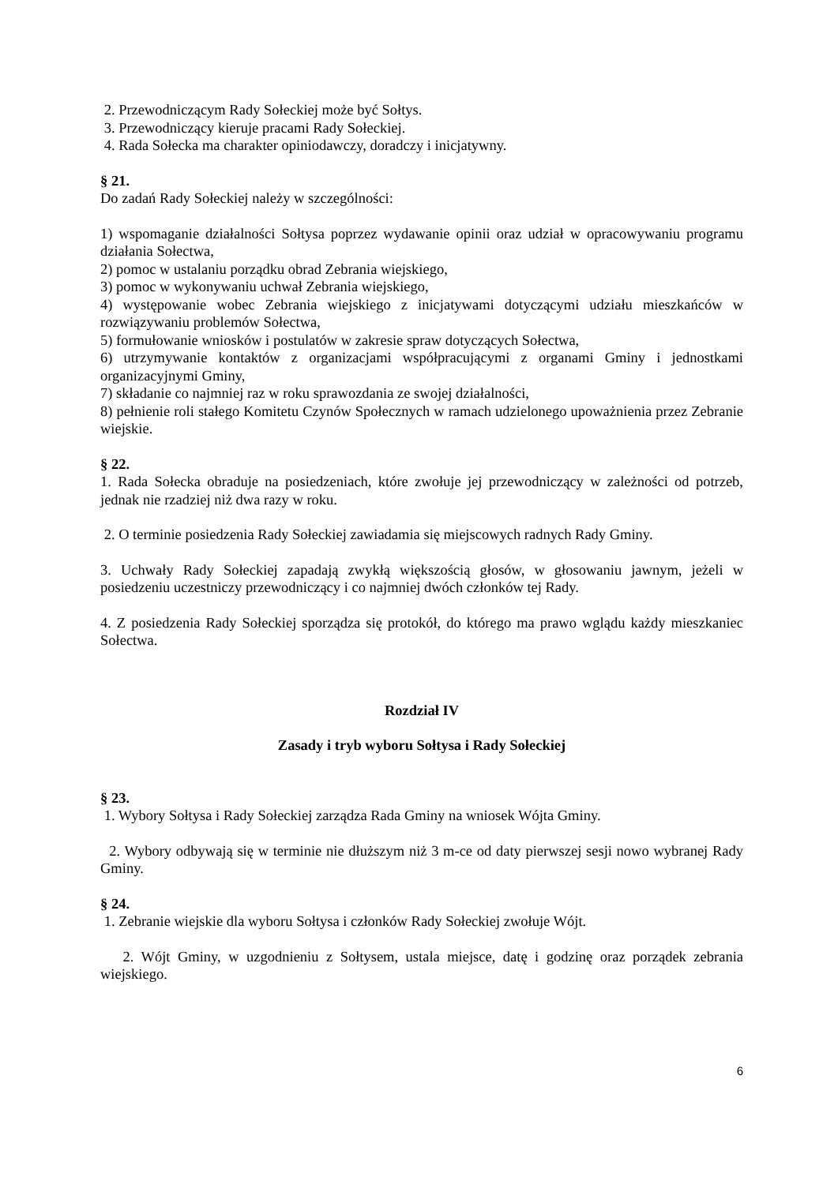2. Przewodniczącym Rady Sołeckiej może być Sołtys.
3. Przewodniczący kieruje pracami Rady Sołeckiej.
4. Rada Sołecka ma charakter opiniodawczy, doradczy i inicjatywny.
§ 21.
Do zadań Rady Sołeckiej należy w szczególności:
1) wspomaganie działalności Sołtysa poprzez wydawanie opinii oraz udział w opracowywaniu programu działania Sołectwa,
2) pomoc w ustalaniu porządku obrad Zebrania wiejskiego,
3) pomoc w wykonywaniu uchwał Zebrania wiejskiego,
4) występowanie wobec Zebrania wiejskiego z inicjatywami dotyczącymi udziału mieszkańców w rozwiązywaniu problemów Sołectwa,
5) formułowanie wniosków i postulatów w zakresie spraw dotyczących Sołectwa,
6) utrzymywanie kontaktów z organizacjami współpracującymi z organami Gminy i jednostkami organizacyjnymi Gminy,
7) składanie co najmniej raz w roku sprawozdania ze swojej działalności,
8) pełnienie roli stałego Komitetu Czynów Społecznych w ramach udzielonego upoważnienia przez Zebranie wiejskie.
§ 22.
1. Rada Sołecka obraduje na posiedzeniach, które zwołuje jej przewodniczący w zależności od potrzeb, jednak nie rzadziej niż dwa razy w roku.
2. O terminie posiedzenia Rady Sołeckiej zawiadamia się miejscowych radnych Rady Gminy.
3. Uchwały Rady Sołeckiej zapadają zwykłą większością głosów, w głosowaniu jawnym, jeżeli w posiedzeniu uczestniczy przewodniczący i co najmniej dwóch członków tej Rady.
4. Z posiedzenia Rady Sołeckiej sporządza się protokół, do którego ma prawo wglądu każdy mieszkaniec Sołectwa.
Rozdział IV
Zasady i tryb wyboru Sołtysa i Rady Sołeckiej
§ 23.
1. Wybory Sołtysa i Rady Sołeckiej zarządza Rada Gminy na wniosek Wójta Gminy.
2. Wybory odbywają się w terminie nie dłuższym niż 3 m-ce od daty pierwszej sesji nowo wybranej Rady Gminy.
§ 24.
1. Zebranie wiejskie dla wyboru Sołtysa i członków Rady Sołeckiej zwołuje Wójt.
2. Wójt Gminy, w uzgodnieniu z Sołtysem, ustala miejsce, datę i godzinę oraz porządek zebrania wiejskiego.
6